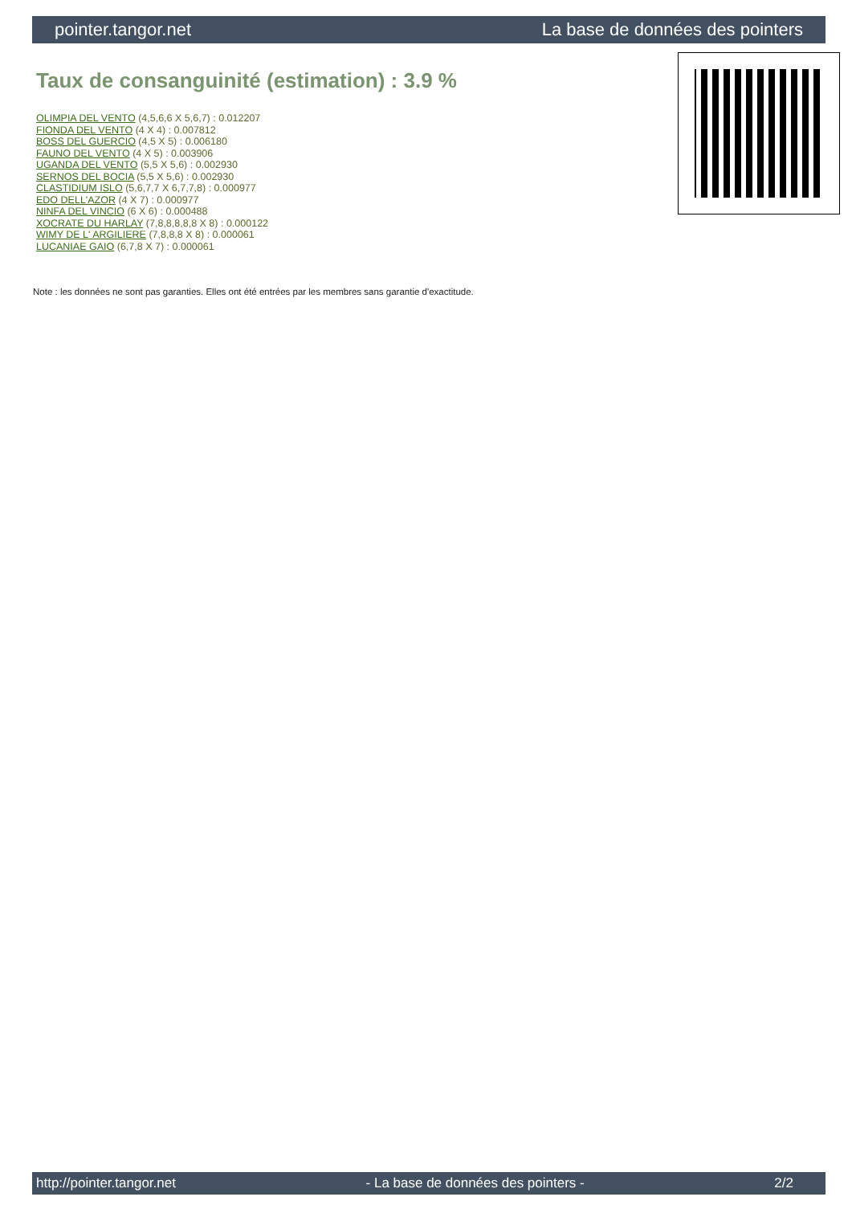pointer.tangor.net La base de données des pointers
Taux de consanguinité (estimation) : 3.9 %
OLIMPIA DEL VENTO (4,5,6,6 X 5,6,7) : 0.012207
FIONDA DEL VENTO (4 X 4) : 0.007812
BOSS DEL GUERCIO (4,5 X 5) : 0.006180
FAUNO DEL VENTO (4 X 5) : 0.003906
UGANDA DEL VENTO (5,5 X 5,6) : 0.002930
SERNOS DEL BOCIA (5,5 X 5,6) : 0.002930
CLASTIDIUM ISLO (5,6,7,7 X 6,7,7,8) : 0.000977
EDO DELL'AZOR (4 X 7) : 0.000977
NINFA DEL VINCIO (6 X 6) : 0.000488
XOCRATE DU HARLAY (7,8,8,8,8,8 X 8) : 0.000122
WIMY DE L' ARGILIERE (7,8,8,8 X 8) : 0.000061
LUCANIAE GAIO (6,7,8 X 7) : 0.000061
Note : les données ne sont pas garanties. Elles ont été entrées par les membres sans garantie d'exactitude.
http://pointer.tangor.net - La base de données des pointers - 2/2